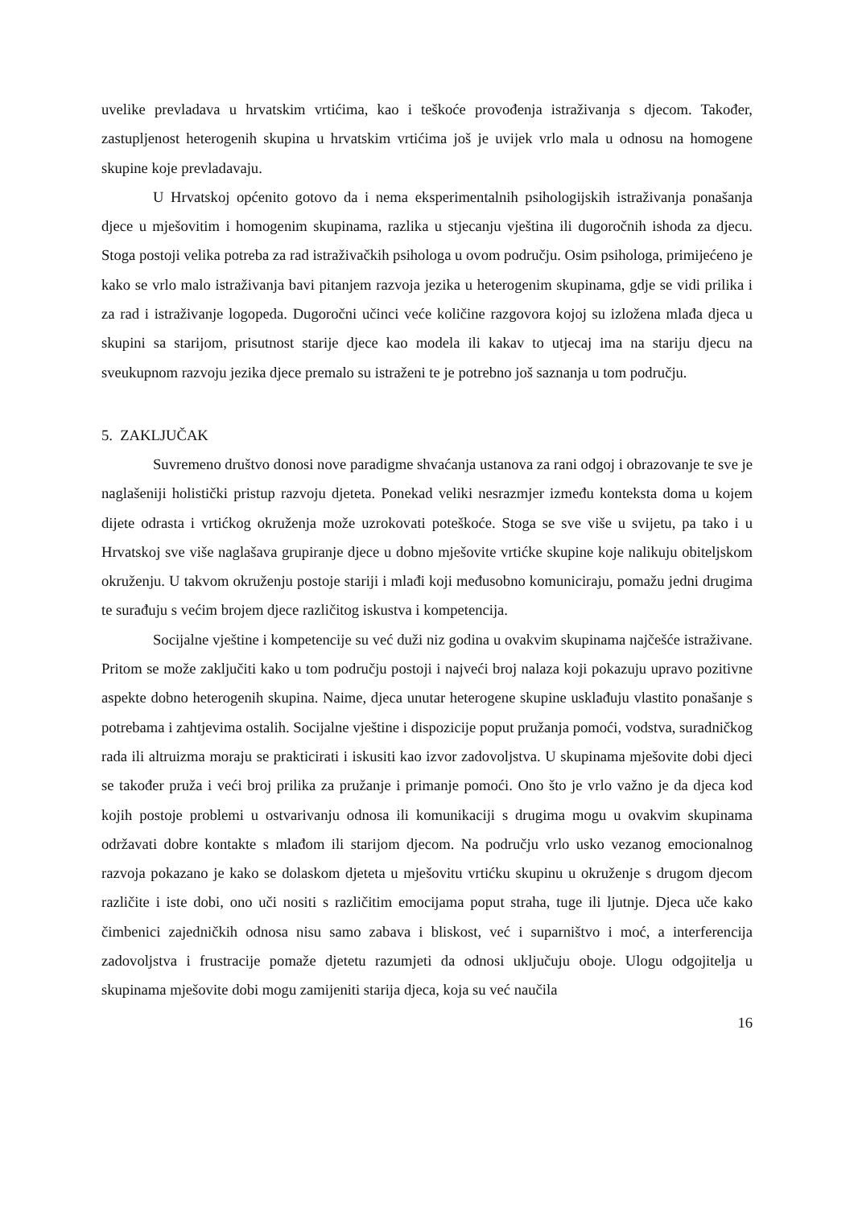uvelike prevladava u hrvatskim vrtićima, kao i teškoće provođenja istraživanja s djecom. Također, zastupljenost heterogenih skupina u hrvatskim vrtićima još je uvijek vrlo mala u odnosu na homogene skupine koje prevladavaju.
U Hrvatskoj općenito gotovo da i nema eksperimentalnih psihologijskih istraživanja ponašanja djece u mješovitim i homogenim skupinama, razlika u stjecanju vještina ili dugoročnih ishoda za djecu. Stoga postoji velika potreba za rad istraživačkih psihologa u ovom području. Osim psihologa, primijećeno je kako se vrlo malo istraživanja bavi pitanjem razvoja jezika u heterogenim skupinama, gdje se vidi prilika i za rad i istraživanje logopeda. Dugoročni učinci veće količine razgovora kojoj su izložena mlađa djeca u skupini sa starijom, prisutnost starije djece kao modela ili kakav to utjecaj ima na stariju djecu na sveukupnom razvoju jezika djece premalo su istraženi te je potrebno još saznanja u tom području.
5. ZAKLJUČAK
Suvremeno društvo donosi nove paradigme shvaćanja ustanova za rani odgoj i obrazovanje te sve je naglašeniji holistički pristup razvoju djeteta. Ponekad veliki nesrazmjer između konteksta doma u kojem dijete odrasta i vrtićkog okruženja može uzrokovati poteškoće. Stoga se sve više u svijetu, pa tako i u Hrvatskoj sve više naglašava grupiranje djece u dobno mješovite vrtićke skupine koje nalikuju obiteljskom okruženju. U takvom okruženju postoje stariji i mlađi koji međusobno komuniciraju, pomažu jedni drugima te surađuju s većim brojem djece različitog iskustva i kompetencija.
Socijalne vještine i kompetencije su već duži niz godina u ovakvim skupinama najčešće istraživane. Pritom se može zaključiti kako u tom području postoji i najveći broj nalaza koji pokazuju upravo pozitivne aspekte dobno heterogenih skupina. Naime, djeca unutar heterogene skupine usklađuju vlastito ponašanje s potrebama i zahtjevima ostalih. Socijalne vještine i dispozicije poput pružanja pomoći, vodstva, suradničkog rada ili altruizma moraju se prakticirati i iskusiti kao izvor zadovoljstva. U skupinama mješovite dobi djeci se također pruža i veći broj prilika za pružanje i primanje pomoći. Ono što je vrlo važno je da djeca kod kojih postoje problemi u ostvarivanju odnosa ili komunikaciji s drugima mogu u ovakvim skupinama održavati dobre kontakte s mlađom ili starijom djecom. Na području vrlo usko vezanog emocionalnog razvoja pokazano je kako se dolaskom djeteta u mješovitu vrtićku skupinu u okruženje s drugom djecom različite i iste dobi, ono uči nositi s različitim emocijama poput straha, tuge ili ljutnje. Djeca uče kako čimbenici zajedničkih odnosa nisu samo zabava i bliskost, već i suparništvo i moć, a interferencija zadovoljstva i frustracije pomaže djetetu razumjeti da odnosi uključuju oboje. Ulogu odgojitelja u skupinama mješovite dobi mogu zamijeniti starija djeca, koja su već naučila
16